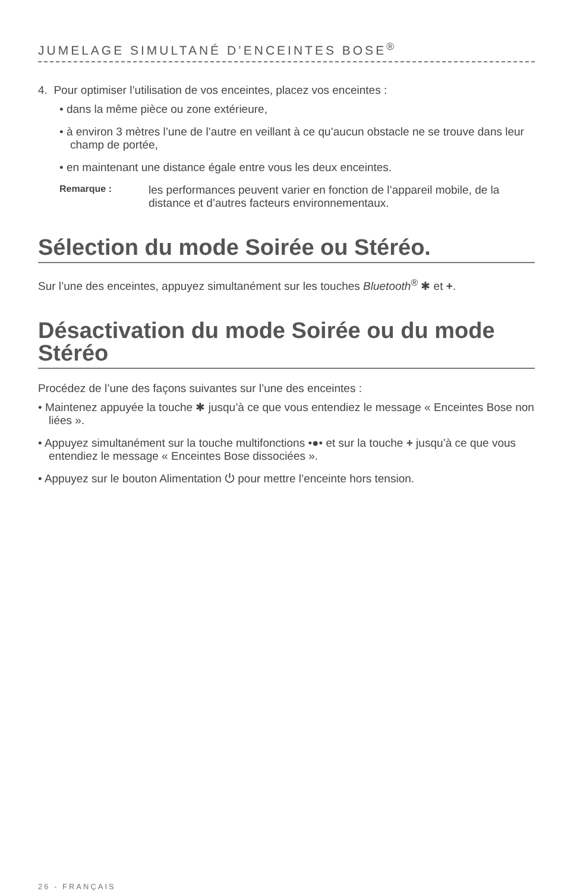JUMELAGE SIMULTANÉ D’ENCEINTES BOSE<sup>®</sup>
4. Pour optimiser l’utilisation de vos enceintes, placez vos enceintes :
• dans la même pièce ou zone extérieure,
• à environ 3 mètres l’une de l’autre en veillant à ce qu’aucun obstacle ne se trouve dans leur champ de portée,
• en maintenant une distance égale entre vous les deux enceintes.
Remarque :
les performances peuvent varier en fonction de l’appareil mobile, de la distance et d’autres facteurs environnementaux.
Sélection du mode Soirée ou Stéréo.
Sur l’une des enceintes, appuyez simultanément sur les touches Bluetooth<sup>®</sup> ✱ et +.
Désactivation du mode Soirée ou du mode Stéréo
Procédez de l’une des façons suivantes sur l’une des enceintes :
• Maintenez appuyée la touche ✱ jusqu’à ce que vous entendiez le message « Enceintes Bose non liées ».
• Appuyez simultanément sur la touche multifonctions •●• et sur la touche + jusqu’à ce que vous entendiez le message « Enceintes Bose dissociées ».
• Appuyez sur le bouton Alimentation ⏻ pour mettre l’enceinte hors tension.
26 - FRANÇAIS